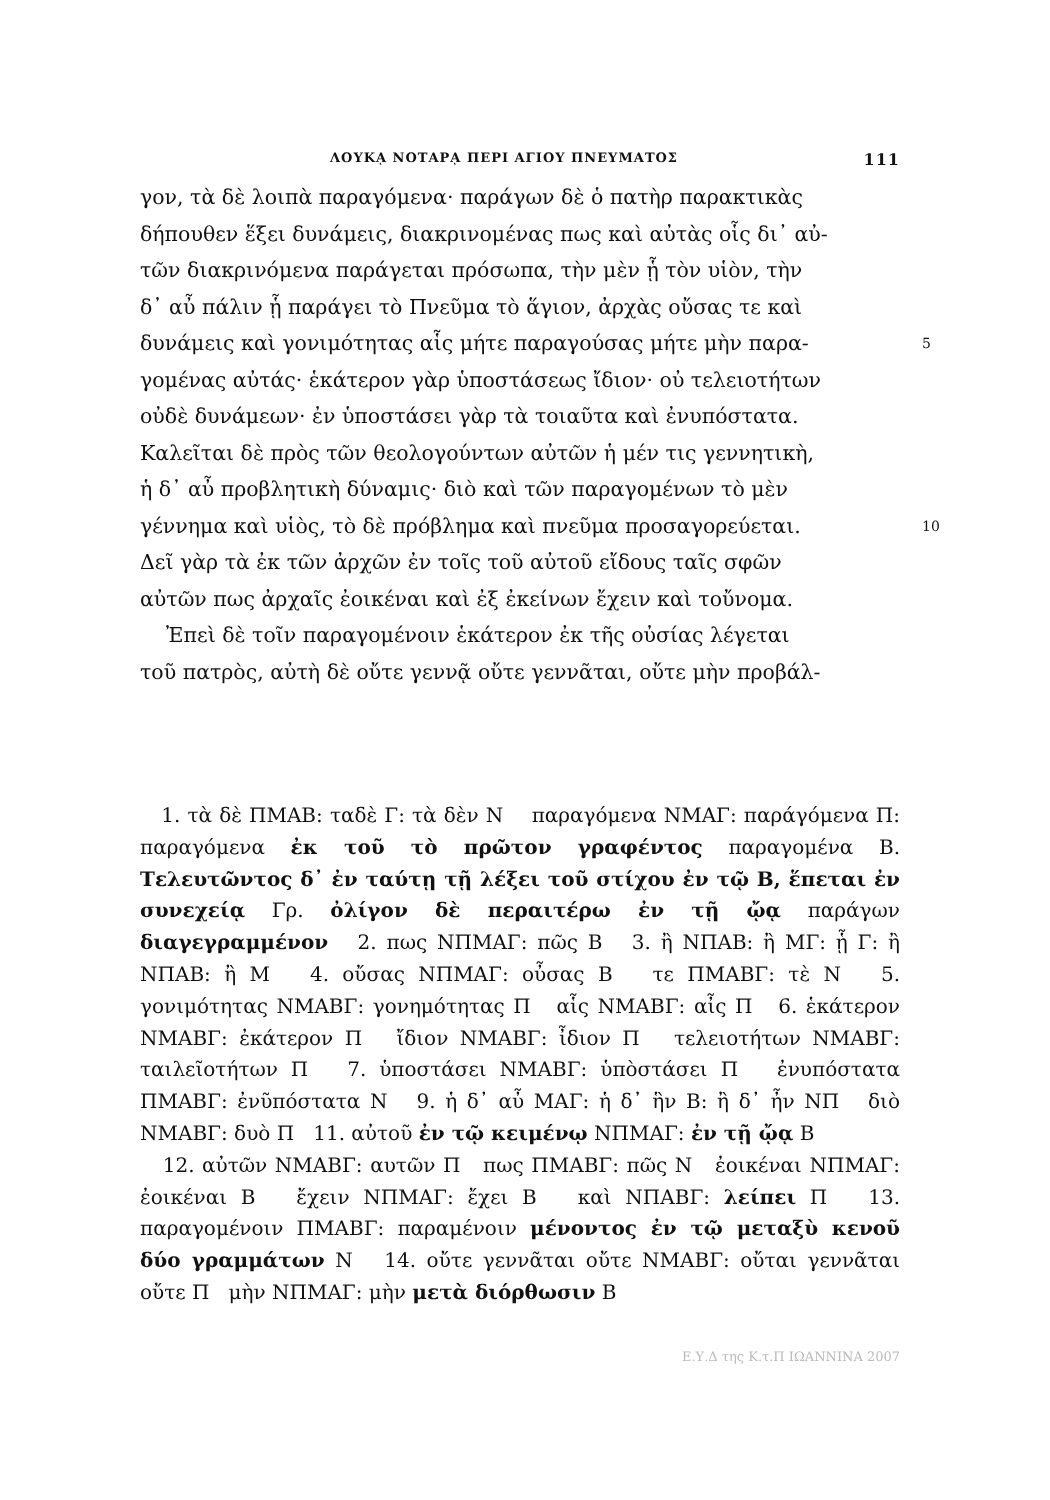ΛΟΥΚᾼ ΝΟΤΑΡᾼ ΠΕΡΙ ΑΓΙΟΥ ΠΝΕΥΜΑΤΟΣ 111
γον, τὰ δὲ λοιπὰ παραγόμενα· παράγων δὲ ὁ πατὴρ παρακτικὰς
δήπουθεν ἕξει δυνάμεις, διακρινομένας πως καὶ αὐτὰς οἷς δι᾽ αὐ-
τῶν διακρινόμενα παράγεται πρόσωπα, τὴν μὲν ᾗ τὸν υἱὸν, τὴν
δ᾽ αὖ πάλιν ᾗ παράγει τὸ Πνεῦμα τὸ ἅγιον, ἀρχὰς οὔσας τε καὶ
δυνάμεις καὶ γονιμότητας αἷς μήτε παραγούσας μήτε μὴν παρα- 5
γομένας αὐτάς· ἑκάτερον γὰρ ὑποστάσεως ἴδιον· οὐ τελειοτήτων
οὐδὲ δυνάμεων· ἐν ὑποστάσει γὰρ τὰ τοιαῦτα καὶ ἐνυπόστατα.
Καλεῖται δὲ πρὸς τῶν θεολογούντων αὐτῶν ἡ μέν τις γεννητικὴ,
ἡ δ᾽ αὖ προβλητικὴ δύναμις· διὸ καὶ τῶν παραγομένων τὸ μὲν
γέννημα καὶ υἱὸς, τὸ δὲ πρόβλημα καὶ πνεῦμα προσαγορεύεται. 10
Δεῖ γὰρ τὰ ἐκ τῶν ἀρχῶν ἐν τοῖς τοῦ αὐτοῦ εἴδους ταῖς σφῶν
αὐτῶν πως ἀρχαῖς ἐοικέναι καὶ ἐξ ἐκείνων ἔχειν καὶ τοὔνομα.
Ἐπεὶ δὲ τοῖν παραγομένοιν ἑκάτερον ἐκ τῆς οὐσίας λέγεται
τοῦ πατρὸς, αὐτὴ δὲ οὔτε γεννᾷ οὔτε γεννᾶται, οὔτε μὴν προβάλ-
1. τὰ δὲ ΠΜΑΒ: ταδὲ Γ: τὰ δὲν Ν παραγόμενα ΝΜΑΓ: παράγόμενα Π: παραγόμενα ἐκ τοῦ τὸ πρῶτον γραφέντος παραγομένα Β. Τελευτῶντος δ᾽ ἐν ταύτῃ τῇ λέξει τοῦ στίχου ἐν τῷ Β, ἕπεται ἐν συνεχείᾳ Γρ. ὀλίγον δὲ περαιτέρω ἐν τῇ ᾤᾳ παράγων διαγεγραμμένον 2. πως ΝΠΜΑΓ: πῶς Β 3. ἢ ΝΠΑΒ: ἢ ΜΓ: ᾗ Γ: ἢ ΝΠΑΒ: ἢ Μ 4. οὔσας ΝΠΜΑΓ: οὖσας Β τε ΠΜΑΒΓ: τὲ Ν 5. γονιμότητας ΝΜΑΒΓ: γονημότητας Π αἷς ΝΜΑΒΓ: αἶς Π 6. ἑκάτερον ΝΜΑΒΓ: ἐκάτερον Π ἴδιον ΝΜΑΒΓ: ἶδιον Π τελειοτήτων ΝΜΑΒΓ: ταιλεῖοτήτων Π 7. ὑποστάσει ΝΜΑΒΓ: ὑπὸστάσει Π ἐνυπόστατα ΠΜΑΒΓ: ἐνῦπόστατα Ν 9. ἡ δ᾽ αὖ ΜΑΓ: ἡ δ᾽ ἣν Β: ἢ δ᾽ ἦν ΝΠ διὸ ΝΜΑΒΓ: δυὸ Π 11. αὐτοῦ ἐν τῷ κειμένῳ ΝΠΜΑΓ: ἐν τῇ ᾤᾳ Β
12. αὐτῶν ΝΜΑΒΓ: αυτῶν Π πως ΠΜΑΒΓ: πῶς Ν ἐοικέναι ΝΠΜΑΓ: ἐοικέναι Β ἔχειν ΝΠΜΑΓ: ἔχει Β καὶ ΝΠΑΒΓ: λείπει Π 13. παραγομένοιν ΠΜΑΒΓ: παραμένοιν μένοντος ἐν τῷ μεταξὺ κενοῦ δύο γραμμάτων Ν 14. οὔτε γεννᾶται οὔτε ΝΜΑΒΓ: οὔται γεννᾶται οὔτε Π μὴν ΝΠΜΑΓ: μὴν μετὰ διόρθωσιν Β
Ε.Υ.Δ της Κ.τ.Π ΙΩΑΝΝΙΝΑ 2007